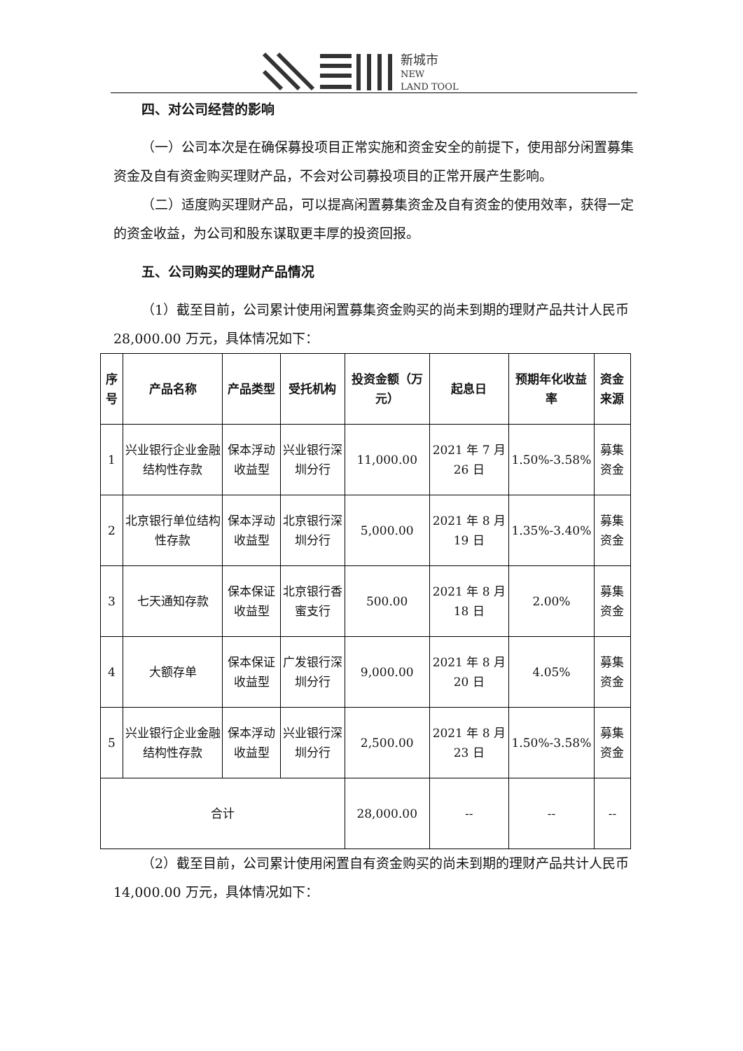新城市
NEW
LAND TOOL
四、对公司经营的影响
（一）公司本次是在确保募投项目正常实施和资金安全的前提下，使用部分闲置募集资金及自有资金购买理财产品，不会对公司募投项目的正常开展产生影响。
（二）适度购买理财产品，可以提高闲置募集资金及自有资金的使用效率，获得一定的资金收益，为公司和股东谋取更丰厚的投资回报。
五、公司购买的理财产品情况
（1）截至目前，公司累计使用闲置募集资金购买的尚未到期的理财产品共计人民币 28,000.00 万元，具体情况如下：
| 序号 | 产品名称 | 产品类型 | 受托机构 | 投资金额（万元） | 起息日 | 预期年化收益率 | 资金来源 |
| --- | --- | --- | --- | --- | --- | --- | --- |
| 1 | 兴业银行企业金融结构性存款 | 保本浮动收益型 | 兴业银行深圳分行 | 11,000.00 | 2021 年 7 月 26 日 | 1.50%-3.58% | 募集资金 |
| 2 | 北京银行单位结构性存款 | 保本浮动收益型 | 北京银行深圳分行 | 5,000.00 | 2021 年 8 月 19 日 | 1.35%-3.40% | 募集资金 |
| 3 | 七天通知存款 | 保本保证收益型 | 北京银行香蜜支行 | 500.00 | 2021 年 8 月 18 日 | 2.00% | 募集资金 |
| 4 | 大额存单 | 保本保证收益型 | 广发银行深圳分行 | 9,000.00 | 2021 年 8 月 20 日 | 4.05% | 募集资金 |
| 5 | 兴业银行企业金融结构性存款 | 保本浮动收益型 | 兴业银行深圳分行 | 2,500.00 | 2021 年 8 月 23 日 | 1.50%-3.58% | 募集资金 |
| 合计 | | | | 28,000.00 | -- | -- | -- |
（2）截至目前，公司累计使用闲置自有资金购买的尚未到期的理财产品共计人民币 14,000.00 万元，具体情况如下：